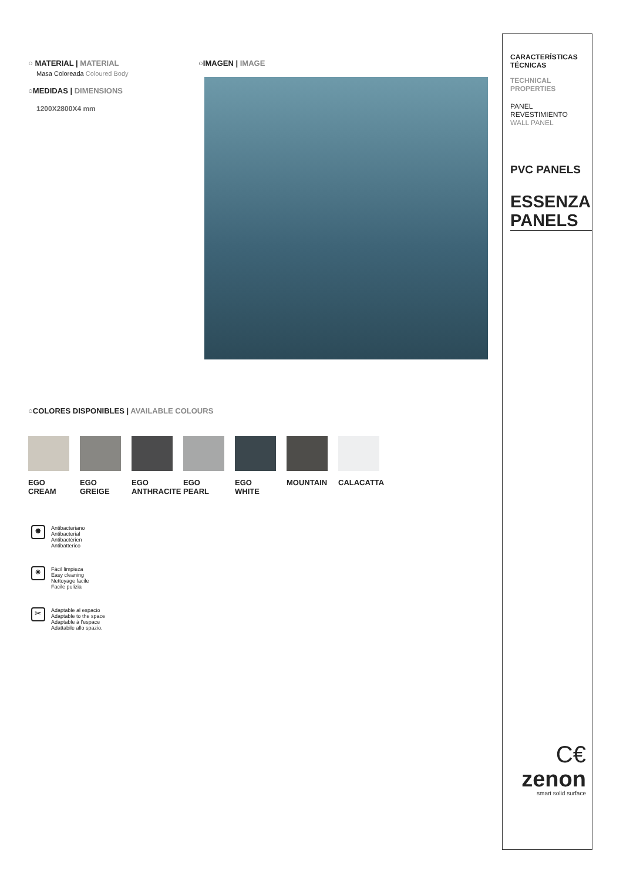○ MATERIAL | MATERIAL
Masa Coloreada Coloured Body
○MEDIDAS | DIMENSIONS
1200X2800X4 mm
○IMAGEN | IMAGE
○COLORES DISPONIBLES | AVAILABLE COLOURS
EGO
CREAM
EGO
GREIGE
EGO
ANTHRACITE
EGO
PEARL
EGO
WHITE
MOUNTAIN CALACATTA
✸
Antibacteriano
Antibacterial
Antibactérien
Antibatterico
✷
Fácil limpieza
Easy cleaning
Nettoyage facile
Facile pulizia
✂
Adaptable al espacio
Adaptable to the space
Adaptable à l'espace
Adattabile allo spazio.
CARACTERÍSTICAS
TÉCNICAS
TECHNICAL
PROPERTIES
PANEL REVESTIMIENTO
WALL PANEL
PVC PANELS
ESSENZA
PANELS
C€
zenon
smart solid surface